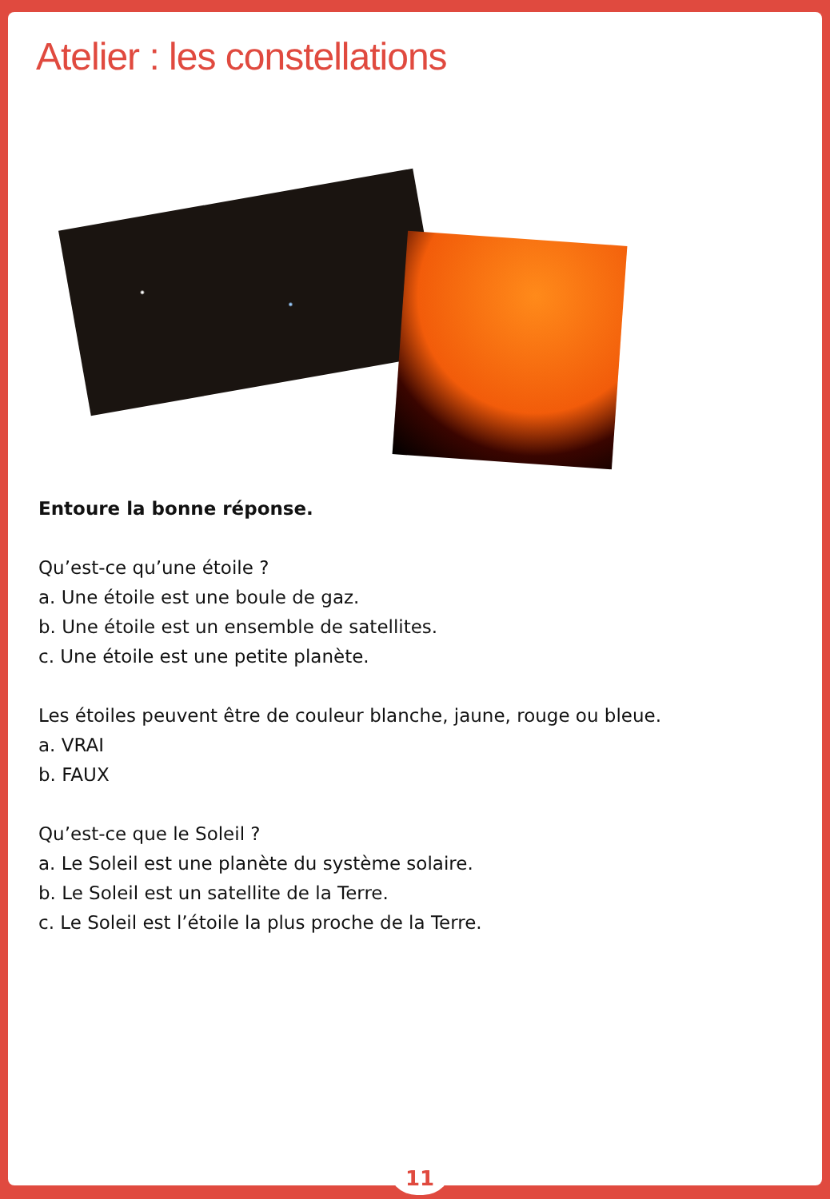Atelier : les constellations
Entoure la bonne réponse.
Qu’est-ce qu’une étoile ?
a. Une étoile est une boule de gaz.
b. Une étoile est un ensemble de satellites.
c. Une étoile est une petite planète.
Les étoiles peuvent être de couleur blanche, jaune, rouge ou bleue.
a. VRAI
b. FAUX
Qu’est-ce que le Soleil ?
a. Le Soleil est une planète du système solaire.
b. Le Soleil est un satellite de la Terre.
c. Le Soleil est l’étoile la plus proche de la Terre.
11